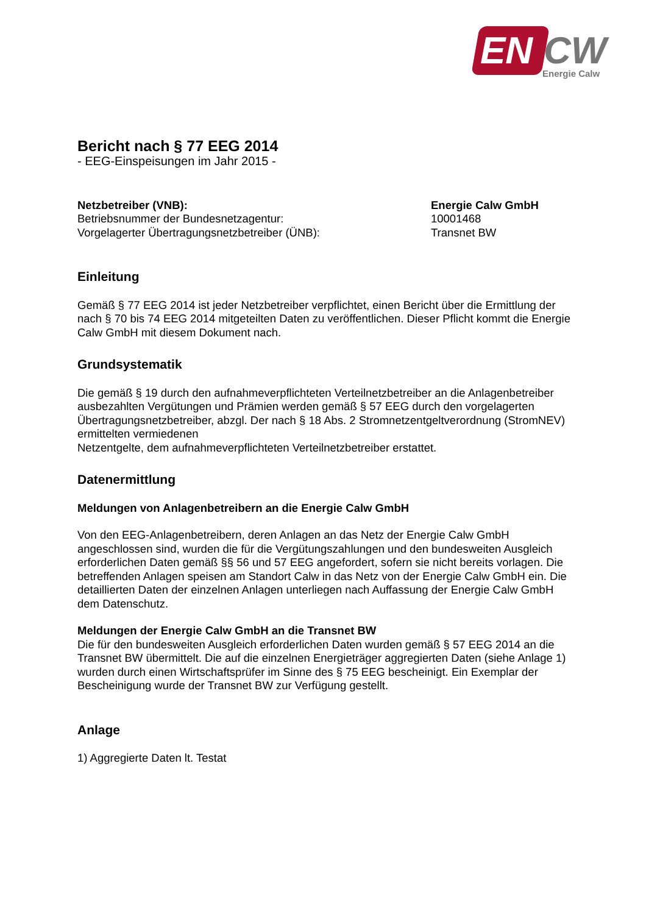EN CW
Energie Calw
Bericht nach § 77 EEG 2014
- EEG-Einspeisungen im Jahr 2015 -
Netzbetreiber (VNB): Energie Calw GmbH
Betriebsnummer der Bundesnetzagentur: 10001468
Vorgelagerter Übertragungsnetzbetreiber (ÜNB): Transnet BW
Einleitung
Gemäß § 77 EEG 2014 ist jeder Netzbetreiber verpflichtet, einen Bericht über die Ermittlung der nach § 70 bis 74 EEG 2014 mitgeteilten Daten zu veröffentlichen. Dieser Pflicht kommt die Energie Calw GmbH mit diesem Dokument nach.
Grundsystematik
Die gemäß § 19 durch den aufnahmeverpflichteten Verteilnetzbetreiber an die Anlagenbetreiber ausbezahlten Vergütungen und Prämien werden gemäß § 57 EEG durch den vorgelagerten Übertragungsnetzbetreiber, abzgl. Der nach § 18 Abs. 2 Stromnetzentgeltverordnung (StromNEV) ermittelten vermiedenen
Netzentgelte, dem aufnahmeverpflichteten Verteilnetzbetreiber erstattet.
Datenermittlung
Meldungen von Anlagenbetreibern an die Energie Calw GmbH
Von den EEG-Anlagenbetreibern, deren Anlagen an das Netz der Energie Calw GmbH angeschlossen sind, wurden die für die Vergütungszahlungen und den bundesweiten Ausgleich erforderlichen Daten gemäß §§ 56 und 57 EEG angefordert, sofern sie nicht bereits vorlagen. Die betreffenden Anlagen speisen am Standort Calw in das Netz von der Energie Calw GmbH ein. Die detaillierten Daten der einzelnen Anlagen unterliegen nach Auffassung der Energie Calw GmbH dem Datenschutz.
Meldungen der Energie Calw GmbH an die Transnet BW
Die für den bundesweiten Ausgleich erforderlichen Daten wurden gemäß § 57 EEG 2014 an die Transnet BW übermittelt. Die auf die einzelnen Energieträger aggregierten Daten (siehe Anlage 1) wurden durch einen Wirtschaftsprüfer im Sinne des § 75 EEG bescheinigt. Ein Exemplar der Bescheinigung wurde der Transnet BW zur Verfügung gestellt.
Anlage
1) Aggregierte Daten lt. Testat